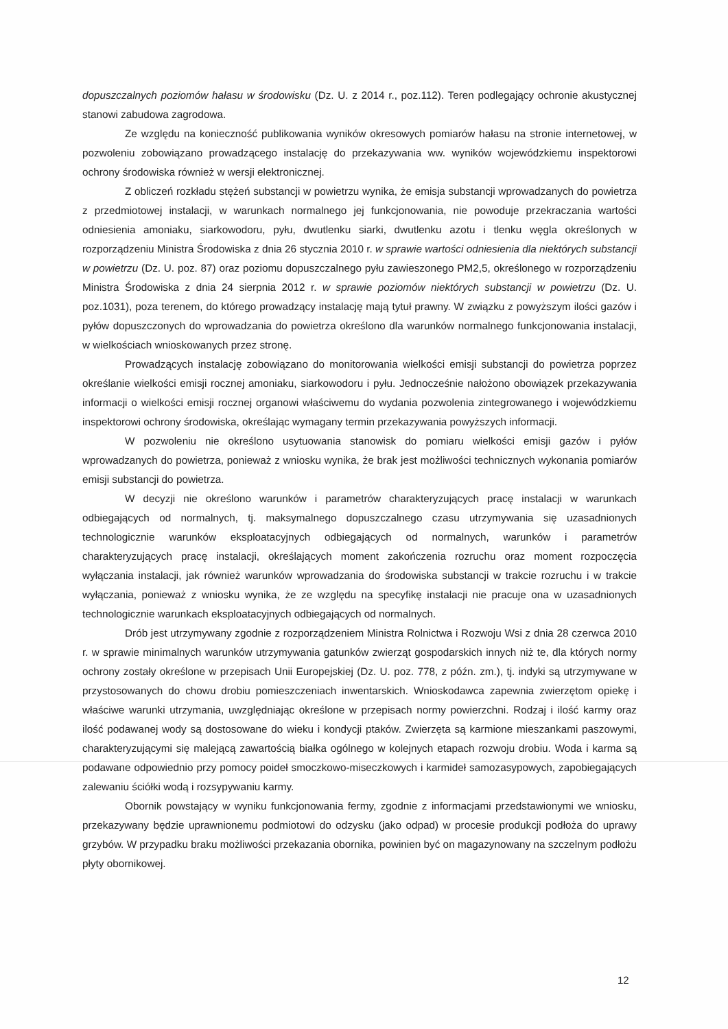dopuszczalnych poziomów hałasu w środowisku (Dz. U. z 2014 r., poz.112). Teren podlegający ochronie akustycznej stanowi zabudowa zagrodowa.
Ze względu na konieczność publikowania wyników okresowych pomiarów hałasu na stronie internetowej, w pozwoleniu zobowiązano prowadzącego instalację do przekazywania ww. wyników wojewódzkiemu inspektorowi ochrony środowiska również w wersji elektronicznej.
Z obliczeń rozkładu stężeń substancji w powietrzu wynika, że emisja substancji wprowadzanych do powietrza z przedmiotowej instalacji, w warunkach normalnego jej funkcjonowania, nie powoduje przekraczania wartości odniesienia amoniaku, siarkowodoru, pyłu, dwutlenku siarki, dwutlenku azotu i tlenku węgla określonych w rozporządzeniu Ministra Środowiska z dnia 26 stycznia 2010 r. w sprawie wartości odniesienia dla niektórych substancji w powietrzu (Dz. U. poz. 87) oraz poziomu dopuszczalnego pyłu zawieszonego PM2,5, określonego w rozporządzeniu Ministra Środowiska z dnia 24 sierpnia 2012 r. w sprawie poziomów niektórych substancji w powietrzu (Dz. U. poz.1031), poza terenem, do którego prowadzący instalację mają tytuł prawny. W związku z powyższym ilości gazów i pyłów dopuszczonych do wprowadzania do powietrza określono dla warunków normalnego funkcjonowania instalacji, w wielkościach wnioskowanych przez stronę.
Prowadzących instalację zobowiązano do monitorowania wielkości emisji substancji do powietrza poprzez określanie wielkości emisji rocznej amoniaku, siarkowodoru i pyłu. Jednocześnie nałożono obowiązek przekazywania informacji o wielkości emisji rocznej organowi właściwemu do wydania pozwolenia zintegrowanego i wojewódzkiemu inspektorowi ochrony środowiska, określając wymagany termin przekazywania powyższych informacji.
W pozwoleniu nie określono usytuowania stanowisk do pomiaru wielkości emisji gazów i pyłów wprowadzanych do powietrza, ponieważ z wniosku wynika, że brak jest możliwości technicznych wykonania pomiarów emisji substancji do powietrza.
W decyzji nie określono warunków i parametrów charakteryzujących pracę instalacji w warunkach odbiegających od normalnych, tj. maksymalnego dopuszczalnego czasu utrzymywania się uzasadnionych technologicznie warunków eksploatacyjnych odbiegających od normalnych, warunków i parametrów charakteryzujących pracę instalacji, określających moment zakończenia rozruchu oraz moment rozpoczęcia wyłączania instalacji, jak również warunków wprowadzania do środowiska substancji w trakcie rozruchu i w trakcie wyłączania, ponieważ z wniosku wynika, że ze względu na specyfikę instalacji nie pracuje ona w uzasadnionych technologicznie warunkach eksploatacyjnych odbiegających od normalnych.
Drób jest utrzymywany zgodnie z rozporządzeniem Ministra Rolnictwa i Rozwoju Wsi z dnia 28 czerwca 2010 r. w sprawie minimalnych warunków utrzymywania gatunków zwierząt gospodarskich innych niż te, dla których normy ochrony zostały określone w przepisach Unii Europejskiej (Dz. U. poz. 778, z późn. zm.), tj. indyki są utrzymywane w przystosowanych do chowu drobiu pomieszczeniach inwentarskich. Wnioskodawca zapewnia zwierzętom opiekę i właściwe warunki utrzymania, uwzględniając określone w przepisach normy powierzchni. Rodzaj i ilość karmy oraz ilość podawanej wody są dostosowane do wieku i kondycji ptaków. Zwierzęta są karmione mieszankami paszowymi, charakteryzującymi się malejącą zawartością białka ogólnego w kolejnych etapach rozwoju drobiu. Woda i karma są podawane odpowiednio przy pomocy poideł smoczkowo-miseczkowych i karmideł samozasypowych, zapobiegających zalewaniu ściółki wodą i rozsypywaniu karmy.
Obornik powstający w wyniku funkcjonowania fermy, zgodnie z informacjami przedstawionymi we wniosku, przekazywany będzie uprawnionemu podmiotowi do odzysku (jako odpad) w procesie produkcji podłoża do uprawy grzybów. W przypadku braku możliwości przekazania obornika, powinien być on magazynowany na szczelnym podłożu płyty obornikowej.
12